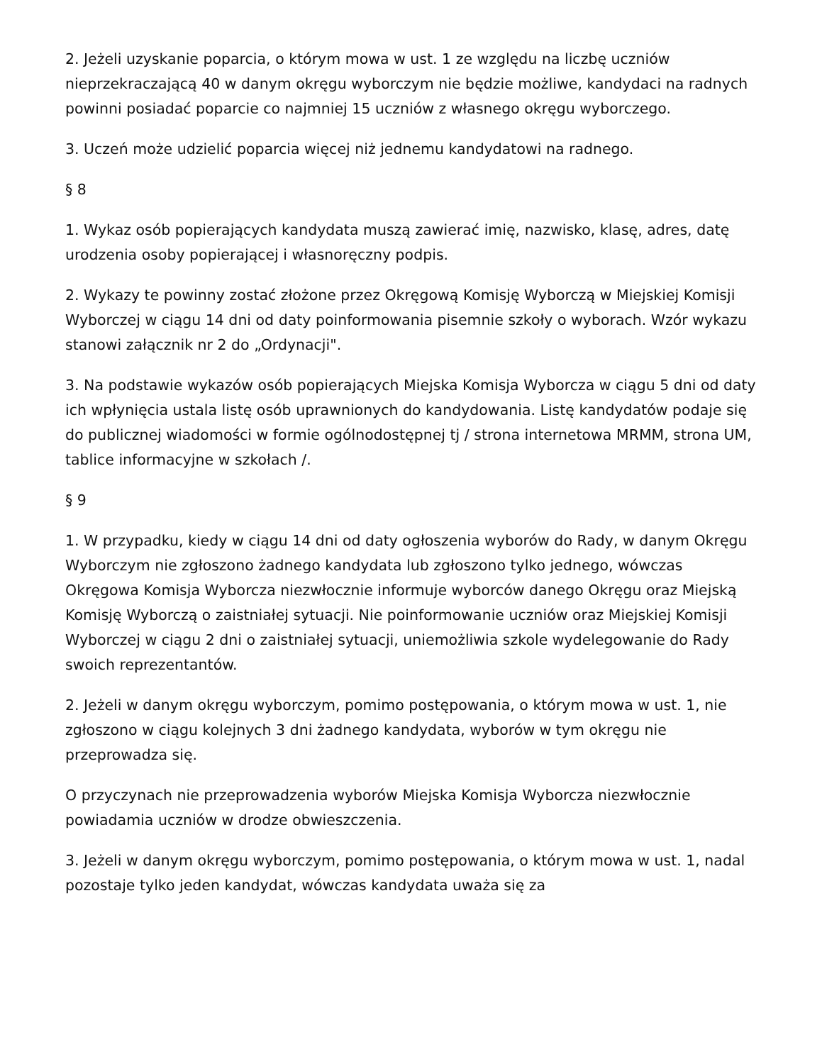2. Jeżeli uzyskanie poparcia, o którym mowa w ust. 1 ze względu na liczbę uczniów nieprzekraczającą 40 w danym okręgu wyborczym nie będzie możliwe, kandydaci na radnych powinni posiadać poparcie co najmniej 15 uczniów z własnego okręgu wyborczego.
3. Uczeń może udzielić poparcia więcej niż jednemu kandydatowi na radnego.
§ 8
1. Wykaz osób popierających kandydata muszą zawierać imię, nazwisko, klasę, adres, datę urodzenia osoby popierającej i własnoręczny podpis.
2. Wykazy te powinny zostać złożone przez Okręgową Komisję Wyborczą w Miejskiej Komisji Wyborczej w ciągu 14 dni od daty poinformowania pisemnie szkoły o wyborach. Wzór wykazu stanowi załącznik nr 2 do „Ordynacji".
3. Na podstawie wykazów osób popierających Miejska Komisja Wyborcza w ciągu 5 dni od daty ich wpłynięcia ustala listę osób uprawnionych do kandydowania. Listę kandydatów podaje się do publicznej wiadomości w formie ogólnodostępnej tj / strona internetowa MRMM, strona UM, tablice informacyjne w szkołach /.
§ 9
1. W przypadku, kiedy w ciągu 14 dni od daty ogłoszenia wyborów do Rady, w danym Okręgu Wyborczym nie zgłoszono żadnego kandydata lub zgłoszono tylko jednego, wówczas Okręgowa Komisja Wyborcza niezwłocznie informuje wyborców danego Okręgu oraz Miejską Komisję Wyborczą o zaistniałej sytuacji. Nie poinformowanie uczniów oraz Miejskiej Komisji Wyborczej w ciągu 2 dni o zaistniałej sytuacji, uniemożliwia szkole wydelegowanie do Rady swoich reprezentantów.
2. Jeżeli w danym okręgu wyborczym, pomimo postępowania, o którym mowa w ust. 1, nie zgłoszono w ciągu kolejnych 3 dni żadnego kandydata, wyborów w tym okręgu nie przeprowadza się.
O przyczynach nie przeprowadzenia wyborów Miejska Komisja Wyborcza niezwłocznie powiadamia uczniów w drodze obwieszczenia.
3. Jeżeli w danym okręgu wyborczym, pomimo postępowania, o którym mowa w ust. 1, nadal pozostaje tylko jeden kandydat, wówczas kandydata uważa się za